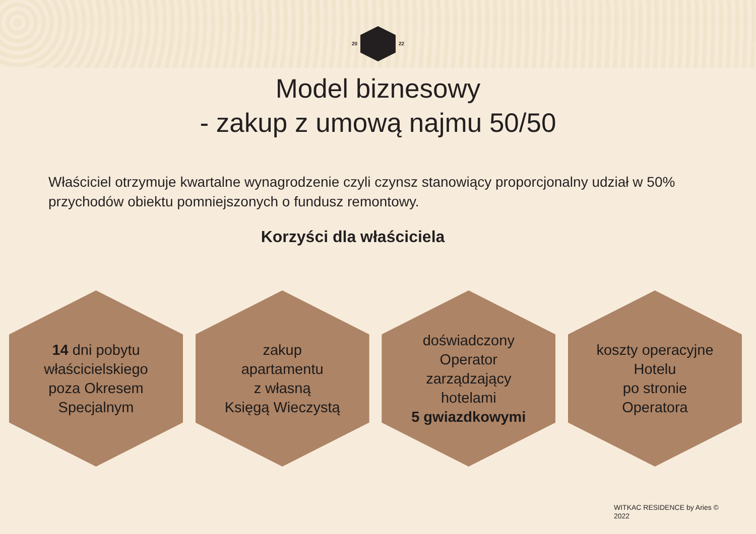20 22
Model biznesowy
- zakup z umową najmu 50/50
Właściciel otrzymuje kwartalne wynagrodzenie czyli czynsz stanowiący proporcjonalny udział w 50% przychodów obiektu pomniejszonych o fundusz remontowy.
Korzyści dla właściciela
14 dni pobytu
właścicielskiego
poza Okresem
Specjalnym
zakup
apartamentu
z własną
Księgą Wieczystą
doświadczony
Operator
zarządzający
hotelami
5 gwiazdkowymi
koszty operacyjne
Hotelu
po stronie
Operatora
WITKAC RESIDENCE by Aries ©
2022